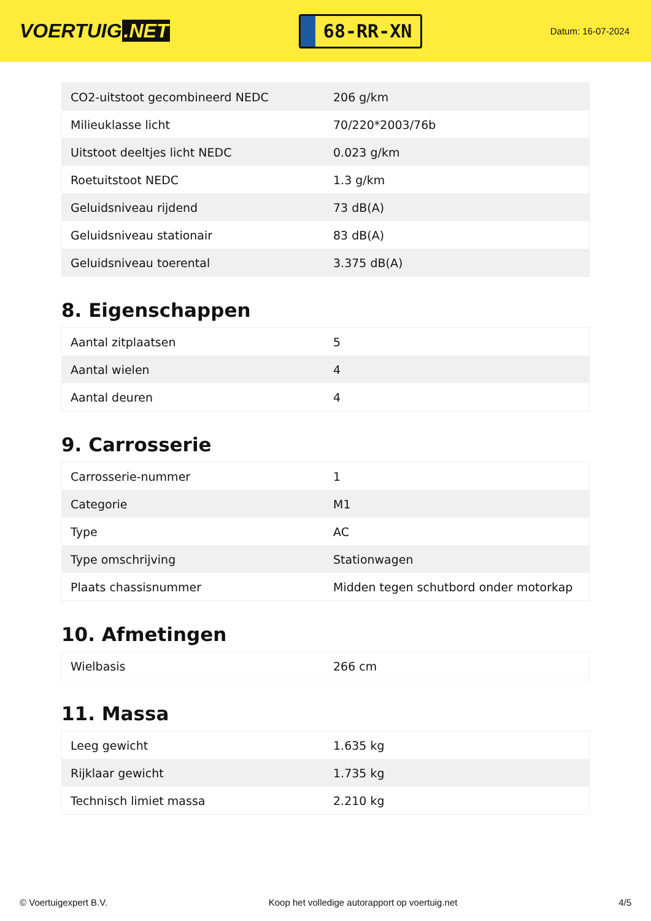VOERTUIG.NET
68-RR-XN
Datum: 16-07-2024
| CO2-uitstoot gecombineerd NEDC | 206 g/km |
| Milieuklasse licht | 70/220*2003/76b |
| Uitstoot deeltjes licht NEDC | 0.023 g/km |
| Roetuitstoot NEDC | 1.3 g/km |
| Geluidsniveau rijdend | 73 dB(A) |
| Geluidsniveau stationair | 83 dB(A) |
| Geluidsniveau toerental | 3.375 dB(A) |
8. Eigenschappen
| Aantal zitplaatsen | 5 |
| Aantal wielen | 4 |
| Aantal deuren | 4 |
9. Carrosserie
| Carrosserie-nummer | 1 |
| Categorie | M1 |
| Type | AC |
| Type omschrijving | Stationwagen |
| Plaats chassisnummer | Midden tegen schutbord onder motorkap |
10. Afmetingen
| Wielbasis | 266 cm |
11. Massa
| Leeg gewicht | 1.635 kg |
| Rijklaar gewicht | 1.735 kg |
| Technisch limiet massa | 2.210 kg |
© Voertuigexpert B.V. Koop het volledige autorapport op voertuig.net 4/5